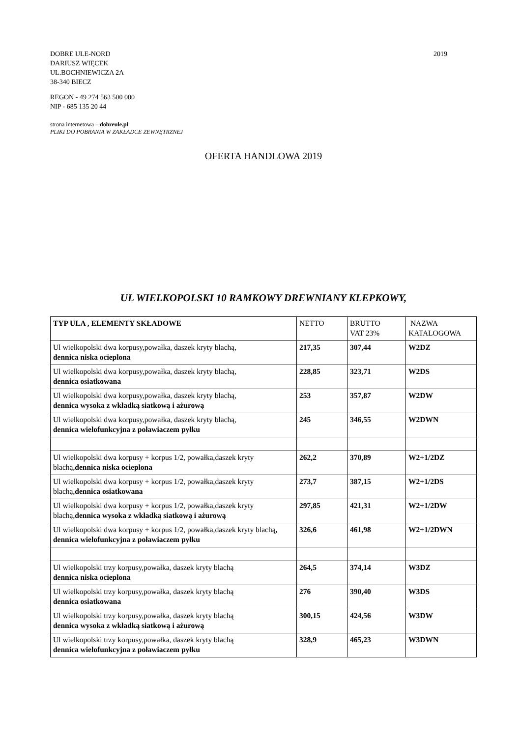DOBRE ULE-NORD
DARIUSZ WIĘCEK
UL.BOCHNIEWICZA 2A
38-340 BIECZ
2019
REGON - 49 274 563 500 000
NIP - 685 135 20 44
strona internetowa – dobreule.pl
PLIKI DO POBRANIA W ZAKŁADCE ZEWNĘTRZNEJ
OFERTA HANDLOWA 2019
UL WIELKOPOLSKI 10 RAMKOWY DREWNIANY KLEPKOWY,
| TYP ULA , ELEMENTY SKŁADOWE | NETTO | BRUTTO VAT 23% | NAZWA KATALOGOWA |
| --- | --- | --- | --- |
| Ul wielkopolski dwa korpusy,powałka, daszek kryty blachą, dennica niska ocieplona | 217,35 | 307,44 | W2DZ |
| Ul wielkopolski dwa korpusy,powałka, daszek kryty blachą, dennica osiatkowana | 228,85 | 323,71 | W2DS |
| Ul wielkopolski dwa korpusy,powałka, daszek kryty blachą, dennica wysoka z wkładką siatkową i ażurową | 253 | 357,87 | W2DW |
| Ul wielkopolski dwa korpusy,powałka, daszek kryty blachą, dennica wielofunkcyjna z poławiaczem pyłku | 245 | 346,55 | W2DWN |
| Ul wielkopolski dwa korpusy + korpus 1/2, powałka,daszek kryty blachą, dennica niska ocieplona | 262,2 | 370,89 | W2+1/2DZ |
| Ul wielkopolski dwa korpusy + korpus 1/2, powałka,daszek kryty blachą, dennica osiatkowana | 273,7 | 387,15 | W2+1/2DS |
| Ul wielkopolski dwa korpusy + korpus 1/2, powałka,daszek kryty blachą, dennica wysoka z wkładką siatkową i ażurową | 297,85 | 421,31 | W2+1/2DW |
| Ul wielkopolski dwa korpusy + korpus 1/2, powałka,daszek kryty blachą , dennica wielofunkcyjna z poławiaczem pyłku | 326,6 | 461,98 | W2+1/2DWN |
| Ul wielkopolski trzy korpusy,powałka, daszek kryty blachą dennica niska ocieplona | 264,5 | 374,14 | W3DZ |
| Ul wielkopolski trzy korpusy,powałka, daszek kryty blachą dennica osiatkowana | 276 | 390,40 | W3DS |
| Ul wielkopolski trzy korpusy,powałka, daszek kryty blachą dennica wysoka z wkładką siatkową i ażurową | 300,15 | 424,56 | W3DW |
| Ul wielkopolski trzy korpusy,powałka, daszek kryty blachą dennica wielofunkcyjna z poławiaczem pyłku | 328,9 | 465,23 | W3DWN |